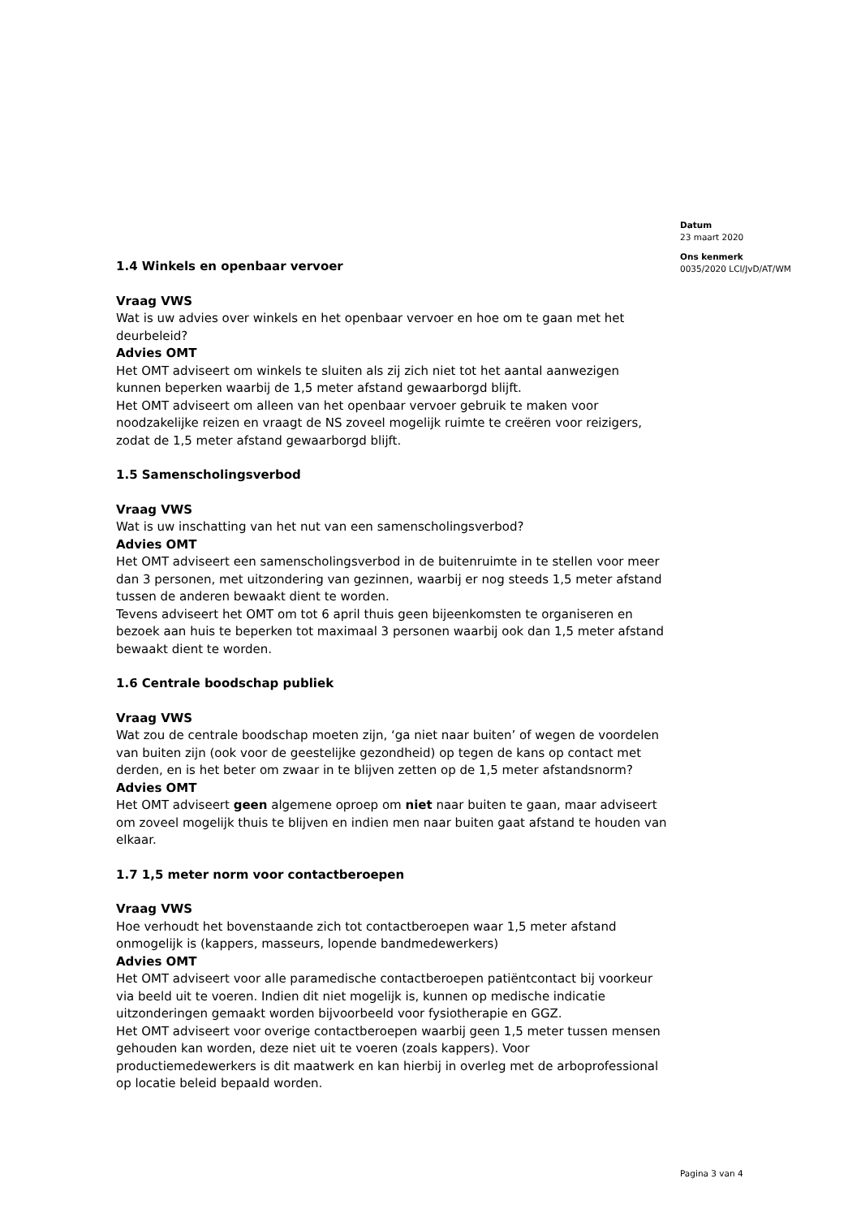Datum
23 maart 2020
Ons kenmerk
0035/2020 LCI/JvD/AT/WM
1.4 Winkels en openbaar vervoer
Vraag VWS
Wat is uw advies over winkels en het openbaar vervoer en hoe om te gaan met het deurbeleid?
Advies OMT
Het OMT adviseert om winkels te sluiten als zij zich niet tot het aantal aanwezigen kunnen beperken waarbij de 1,5 meter afstand gewaarborgd blijft.
Het OMT adviseert om alleen van het openbaar vervoer gebruik te maken voor noodzakelijke reizen en vraagt de NS zoveel mogelijk ruimte te creëren voor reizigers, zodat de 1,5 meter afstand gewaarborgd blijft.
1.5 Samenscholingsverbod
Vraag VWS
Wat is uw inschatting van het nut van een samenscholingsverbod?
Advies OMT
Het OMT adviseert een samenscholingsverbod in de buitenruimte in te stellen voor meer dan 3 personen, met uitzondering van gezinnen, waarbij er nog steeds 1,5 meter afstand tussen de anderen bewaakt dient te worden.
Tevens adviseert het OMT om tot 6 april thuis geen bijeenkomsten te organiseren en bezoek aan huis te beperken tot maximaal 3 personen waarbij ook dan 1,5 meter afstand bewaakt dient te worden.
1.6 Centrale boodschap publiek
Vraag VWS
Wat zou de centrale boodschap moeten zijn, ‘ga niet naar buiten’ of wegen de voordelen van buiten zijn (ook voor de geestelijke gezondheid) op tegen de kans op contact met derden, en is het beter om zwaar in te blijven zetten op de 1,5 meter afstandsnorm?
Advies OMT
Het OMT adviseert geen algemene oproep om niet naar buiten te gaan, maar adviseert om zoveel mogelijk thuis te blijven en indien men naar buiten gaat afstand te houden van elkaar.
1.7 1,5 meter norm voor contactberoepen
Vraag VWS
Hoe verhoudt het bovenstaande zich tot contactberoepen waar 1,5 meter afstand onmogelijk is (kappers, masseurs, lopende bandmedewerkers)
Advies OMT
Het OMT adviseert voor alle paramedische contactberoepen patiëntcontact bij voorkeur via beeld uit te voeren. Indien dit niet mogelijk is, kunnen op medische indicatie uitzonderingen gemaakt worden bijvoorbeeld voor fysiotherapie en GGZ.
Het OMT adviseert voor overige contactberoepen waarbij geen 1,5 meter tussen mensen gehouden kan worden, deze niet uit te voeren (zoals kappers). Voor productiemedewerkers is dit maatwerk en kan hierbij in overleg met de arboprofessional op locatie beleid bepaald worden.
Pagina 3 van 4